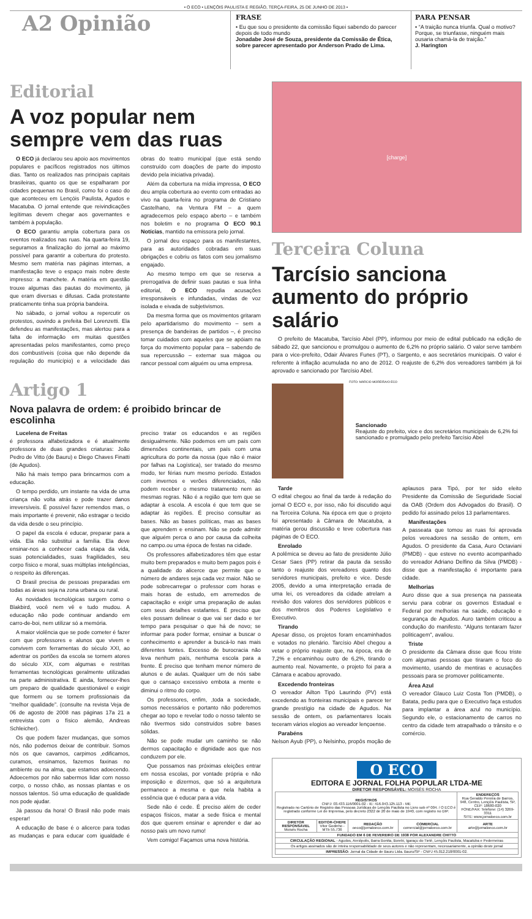• O ECO • LENÇÓIS PAULISTA E REGIÃO, TERÇA-FEIRA, 25 DE JUNHO DE 2013 •
A2 Opinião
FRASE
• Eu que sou o presidente da comissão fiquei sabendo do parecer depois de todo mundo
Jonadabe José de Souza, presidente da Comissão de Ética, sobre parecer apresentado por Anderson Prado de Lima.
PARA PENSAR
• “A traição nunca triunfa. Qual o motivo? Porque, se triunfasse, ninguém mais ousaria chamá-la de traição.”
J. Harington
Editorial
A voz popular nem sempre vem das ruas
O ECO já declarou seu apoio aos movimentos populares e pacíficos registrados nos últimos dias. Tanto os realizados nas principais capitais brasileiras, quanto os que se espalharam por cidades pequenas no Brasil, como foi o caso do que aconteceu em Lençóis Paulista, Agudos e Macatuba. O jornal entende que reivindicações legítimas devem chegar aos governantes e também à população.
O ECO garantiu ampla cobertura para os eventos realizados nas ruas. Na quarta-feira 19, seguramos a finalização do jornal ao máximo possível para garantir a cobertura do protesto. Mesmo sem matéria nas páginas internas, a manifestação teve o espaço mais nobre deste impresso: a manchete. A matéria em questão trouxe algumas das pautas do movimento, já que eram diversas e difusas. Cada protestante praticamente tinha sua própria bandeira.
No sábado, o jornal voltou a repercutir os protestos, ouvindo a prefeita Bel Lorenzetti. Ela defendeu as manifestações, mas alertou para a falta de informação em muitas questões apresentadas pelos manifestantes, como preço dos combustíveis (coisa que não depende da regulação do município) e a velocidade das obras do teatro municipal (que está sendo construído com doações de parte do imposto devido pela iniciativa privada).
Além da cobertura na mídia impressa, O ECO deu ampla cobertura ao evento com entradas ao vivo na quarta-feira no programa de Cristiano Castelhano, na Ventura FM – a quem agradecemos pelo espaço aberto – e também nos boletim e no programa O ECO 90.1 Notícias, mantido na emissora pelo jornal.
O jornal deu espaço para os manifestantes, para as autoridades cobradas em suas obrigações e cobriu os fatos com seu jornalismo engajado.
Ao mesmo tempo em que se reserva a prerrogativa de definir suas pautas e sua linha editorial, O ECO repudia acusações irresponsáveis e infundadas, vindas de voz isolada e eivada de subjetivismos.
Da mesma forma que os movimentos gritaram pelo apartidarismo do movimento – sem a presença de bandeiras de partidos –, é preciso tomar cuidados com aqueles que se apóiam na força do movimento popular para – sabendo de sua repercussão – externar sua mágoa ou rancor pessoal com alguém ou uma empresa.
Artigo 1
Nova palavra de ordem: é proibido brincar de escolinha
Lucelena de Freitas
é professora alfabetizadora e é atualmente professora de duas grandes criaturas: João Pedro de Vitto (de Bauru) e Diego Chaves Finatti (de Agudos).
Não há mais tempo para brincarmos com a educação.
O tempo perdido, um instante na vida de uma criança não volta atrás e pode trazer danos irreversíveis. É possível fazer remendos mas, o mais importante é prevenir, não estragar o tecido da vida desde o seu princípio.
O papel da escola é educar, preparar para a vida. Ela não substitui a família. Ela deve ensinar-nos a conhecer cada etapa da vida, suas potencialidades, suas fragilidades, seu corpo físico e moral, suas múltiplas inteligências, o respeito às diferenças.
O Brasil precisa de pessoas preparadas em todas as áreas seja na zona urbana ou rural.
As novidades tecnológicas surgem como o Blakbird, você nem vê e tudo mudou. A educação não pode continuar andando em carro-de-boi, nem utilizar só a memória.
A maior violência que se pode cometer é fazer com que professores e alunos que vivem e convivem com ferramentas do século XXI, ao adentrar os portões da escola se tornem atores do século XIX, com algumas e restritas ferramentas tecnológicas geralmente utilizadas na parte administrativa. E ainda, fornecer-lhes um preparo de qualidade questionável e exigir que formem ou se tornem profissionais da “melhor qualidade”. (consulte na revista Veja de 06 de agosto de 2008 nas páginas 17a 21 a entrevista com o físico alemão, Andreas Schleicher).
Os que podem fazer mudanças, que somos nós, não podemos deixar de contribuir. Somos nós os que cavamos, carpimos ,edificamos, curamos, ensinamos, fazemos faxinas no ambiente ou na alma, que estamos adoecendo. Adoecemos por não sabermos lidar com nosso corpo, o nosso chão, as nossas plantas e os nossos talentos. Só uma educação de qualidade nos pode ajudar.
Já passou da hora! O Brasil não pode mais esperar!
A educação de base é o alicerce para todas as mudanças e para educar com igualdade é preciso tratar os educandos e as regiões desigualmente. Não podemos em um país com dimensões continentais, um país com uma agricultura do porte da nossa (que não é maior por falhas na Logística), ser tratado do mesmo modo, ter férias num mesmo período. Estados com invernos e verões diferenciados, não podem receber o mesmo tratamento nem as mesmas regras. Não é a região que tem que se adaptar à escola. A escola é que tem que se adaptar às regiões. É preciso consultar as bases. Não as bases políticas, mas as bases que aprendem e ensinam. Não se pode admitir que alguém perca o ano por causa da colheita no campo.ou uma época de festas na cidade.
Os professores alfabetizadores têm que estar muito bem preparados e muito bem pagos pois é a qualidade do alicerce que permite que o número de andares seja cada vez maior. Não se pode sobrecarregar o professor com horas e mais horas de estudo, em arremedos de capacitação e exigir uma preparação de aulas com seus detalhes estafantes. É preciso que eles possam delinear o que vai ser dado e ter tempo para pesquisar o que há de novo; se informar para poder formar, ensinar a buscar o conhecimento e aprender a buscá-lo nas mais diferentes fontes. Excesso de burocracia não leva nenhum país, nenhuma escola para a frente. É preciso que tenham menor número de alunos e de aulas. Qualquer um de nós sabe que o cansaço excessivo embota a mente e diminui o ritmo do corpo.
Os professores, enfim, ,toda a sociedade, somos necessários e portanto não poderemos chegar ao topo e revelar todo o nosso talento se não tivermos sido construídos sobre bases sólidas.
Não se pode mudar um caminho se não dermos capacitação e dignidade aos que nos conduzem por ele.
Que possamos nas próximas eleições entrar em nossa escolas, por vontade própria e não imposição e dizermos, que só a arquitetura permanece a mesma e que nela habita a essência que é educar para a vida.
Sede não é cede. É preciso além de ceder espaços físicos, matar a sede física e mental dos que querem ensinar e aprender e dar ao nosso país um novo rumo!
Vem comigo! Façamos uma nova história.
[charge]
Terceira Coluna
Tarcísio sanciona aumento do próprio salário
O prefeito de Macatuba, Tarcísio Abel (PP), informou por meio de edital publicado na edição de sábado 22, que sancionou e promulgou o aumento de 6,2% no próprio salário. O valor serve também para o vice-prefeito, Odair Álvares Funes (PT), o Sargento, e aos secretários municipais. O valor é referente à inflação acumulada no ano de 2012. O reajuste de 6,2% dos vereadores também já foi aprovado e sancionado por Tarcísio Abel.
FOTO: MÁRCIO MOREIRA/O ECO
Sancionado
Reajuste do prefeito, vice e dos secretários municipais de 6,2% foi sancionado e promulgado pelo prefeito Tarcísio Abel
Tarde
O edital chegou ao final da tarde à redação do jornal O ECO e, por isso, não foi discutido aqui na Terceira Coluna. Na época em que o projeto foi apresentado à Câmara de Macatuba, a matéria gerou discussão e teve cobertura nas páginas de O ECO.
Enrolado
A polêmica se deveu ao fato de presidente Júlio Cesar Saes (PP) retirar da pauta da sessão tanto o reajuste dos vereadores quanto dos servidores municipais, prefeito e vice. Desde 2005, devido a uma interpretação errada de uma lei, os vereadores da cidade atrelam a revisão dos valores dos servidores públicos e dos membros dos Poderes Legislativo e Executivo.
Tirando
Apesar disso, os projetos foram encaminhados e votados no plenário. Tarcísio Abel chegou a vetar o próprio reajuste que, na época, era de 7,2% e encaminhou outro de 6,2%, tirando o aumento real. Novamente, o projeto foi para a Câmara e acabou aprovado.
Excedendo fronteiras
O vereador Ailton Tipó Laurindo (PV) está excedendo as fronteiras municipais e parece ter grande prestígio na cidade de Agudos. Na sessão de ontem, os parlamentares locais teceram vários elogios ao vereador lençoense.
Parabéns
Nelson Ayub (PP), o Nelsinho, propôs moção de aplausos para Tipó, por ter sido eleito Presidente da Comissão de Seguridade Social da OAB (Ordem dos Advogados do Brasil). O pedido foi assinado pelos 13 parlamentares.
Manifestações
A passeata que tomou as ruas foi aprovada pelos vereadores na sessão de ontem, em Agudos. O presidente da Casa, Auro Octaviani (PMDB) - que esteve no evento acompanhado do vereador Adriano Delfino da Silva (PMDB) - disse que a manifestação é importante para cidade.
Melhorias
Auro disse que a sua presença na passeata serviu para cobrar os governos Estadual e Federal por melhorias na saúde, educação e segurança de Agudos. Auro também criticou a condução do manifesto. “Alguns tentaram fazer politicagem”, avaliou.
Triste
O presidente da Câmara disse que ficou triste com algumas pessoas que tiraram o foco do movimento, usando de mentiras e acusações pessoais para se promover politicamente.
Área Azul
O vereador Glauco Luiz Costa Ton (PMDB), o Batata, pediu para que o Executivo faça estudos para implantar a área azul no município. Segundo ele, o estacionamento de carros no centro da cidade tem atrapalhado o trânsito e o comércio.
O ECO
EDITORA E JORNAL FOLHA POPULAR LTDA-ME
DIRETOR RESPONSÁVEL: MOISÉS ROCHA
| REGISTROS CNPJ: 03.433.116/0001-02 - IE: 416.043.125.113 - ME Registrado no Cartório de Registro das Pessoas Jurídicas de Lençóis Paulista no Livro sob nº 004. / O ECO é registrado conforme Lei de Imprensa, pelo decreto 2322 de 20 de maio de 1940, com registro no DIP. | | | | ENDEREÇOS Rua Geraldo Pereira de Barros, 948, Centro, Lençóis Paulista, SP, CEP: 18680-020 FONE/FAX: Telefone: (14) 3269-3311 SITE: www.jornaloeco.com.br |
| DIRETOR RESPONSÁVEL Moisés Rocha | EDITOR-CHEFE Vitor Godinho - MTb 55.736 | REDAÇÃO oeco@jornaloeco.com.br | COMERCIAL comercial@jornaloeco.com.br | ARTE arte@jornaloeco.com.br |
| FUNDADO EM 6 DE FEVEREIRO DE 1938 POR ALEXANDRE CHITTO | | | | |
| CIRCULAÇÃO REGIONAL - Agudos, Areiópolis, Barra Bonita, Borebi, Igaraçu do Tietê, Lençóis Paulista, Macatuba e Pederneiras | | | | |
| Os artigos assinados são de inteira responsabilidade de seus autores e não representam, necessariamente, a opinião deste jornal | | | | |
| IMPRESSÃO: Jornal da Cidade de Bauru Ltda. Bauru/SP - CNPJ 45.012.218/0001-02. | | | | |